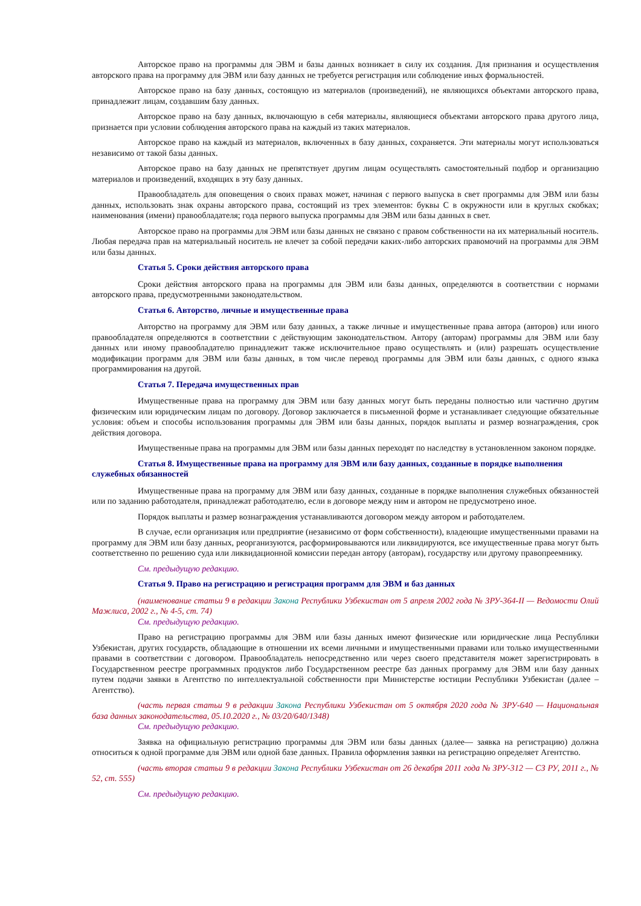Авторское право на программы для ЭВМ и базы данных возникает в силу их создания. Для признания и осуществления авторского права на программу для ЭВМ или базу данных не требуется регистрация или соблюдение иных формальностей.
Авторское право на базу данных, состоящую из материалов (произведений), не являющихся объектами авторского права, принадлежит лицам, создавшим базу данных.
Авторское право на базу данных, включающую в себя материалы, являющиеся объектами авторского права другого лица, признается при условии соблюдения авторского права на каждый из таких материалов.
Авторское право на каждый из материалов, включенных в базу данных, сохраняется. Эти материалы могут использоваться независимо от такой базы данных.
Авторское право на базу данных не препятствует другим лицам осуществлять самостоятельный подбор и организацию материалов и произведений, входящих в эту базу данных.
Правообладатель для оповещения о своих правах может, начиная с первого выпуска в свет программы для ЭВМ или базы данных, использовать знак охраны авторского права, состоящий из трех элементов: буквы С в окружности или в круглых скобках; наименования (имени) правообладателя; года первого выпуска программы для ЭВМ или базы данных в свет.
Авторское право на программы для ЭВМ или базы данных не связано с правом собственности на их материальный носитель. Любая передача прав на материальный носитель не влечет за собой передачи каких-либо авторских правомочий на программы для ЭВМ или базы данных.
Статья 5. Сроки действия авторского права
Сроки действия авторского права на программы для ЭВМ или базы данных, определяются в соответствии с нормами авторского права, предусмотренными законодательством.
Статья 6. Авторство, личные и имущественные права
Авторство на программу для ЭВМ или базу данных, а также личные и имущественные права автора (авторов) или иного правообладателя определяются в соответствии с действующим законодательством. Автору (авторам) программы для ЭВМ или базу данных или иному правообладателю принадлежит также исключительное право осуществлять и (или) разрешать осуществление модификации программ для ЭВМ или базы данных, в том числе перевод программы для ЭВМ или базы данных, с одного языка программирования на другой.
Статья 7. Передача имущественных прав
Имущественные права на программу для ЭВМ или базу данных могут быть переданы полностью или частично другим физическим или юридическим лицам по договору. Договор заключается в письменной форме и устанавливает следующие обязательные условия: объем и способы использования программы для ЭВМ или базы данных, порядок выплаты и размер вознаграждения, срок действия договора.
Имущественные права на программы для ЭВМ или базы данных переходят по наследству в установленном законом порядке.
Статья 8. Имущественные права на программу для ЭВМ или базу данных, созданные в порядке выполнения служебных обязанностей
Имущественные права на программу для ЭВМ или базу данных, созданные в порядке выполнения служебных обязанностей или по заданию работодателя, принадлежат работодателю, если в договоре между ним и автором не предусмотрено иное.
Порядок выплаты и размер вознаграждения устанавливаются договором между автором и работодателем.
В случае, если организация или предприятие (независимо от форм собственности), владеющие имущественными правами на программу для ЭВМ или базу данных, реорганизуются, расформировываются или ликвидируются, все имущественные права могут быть соответственно по решению суда или ликвидационной комиссии передан автору (авторам), государству или другому правопреемнику.
См. предыдущую редакцию.
Статья 9. Право на регистрацию и регистрация программ для ЭВМ и баз данных
(наименование статьи 9 в редакции Закона Республики Узбекистан от 5 апреля 2002 года № ЗРУ-364-II — Ведомости Олий Мажлиса, 2002 г., № 4-5, ст. 74)
См. предыдущую редакцию.
Право на регистрацию программы для ЭВМ или базы данных имеют физические или юридические лица Республики Узбекистан, других государств, обладающие в отношении их всеми личными и имущественными правами или только имущественными правами в соответствии с договором. Правообладатель непосредственно или через своего представителя может зарегистрировать в Государственном реестре программных продуктов либо Государственном реестре баз данных программу для ЭВМ или базу данных путем подачи заявки в Агентство по интеллектуальной собственности при Министерстве юстиции Республики Узбекистан (далее – Агентство).
(часть первая статьи 9 в редакции Закона Республики Узбекистан от 5 октября 2020 года № ЗРУ-640 — Национальная база данных законодательства, 05.10.2020 г., № 03/20/640/1348)
См. предыдущую редакцию.
Заявка на официальную регистрацию программы для ЭВМ или базы данных (далее— заявка на регистрацию) должна относиться к одной программе для ЭВМ или одной базе данных. Правила оформления заявки на регистрацию определяет Агентство.
(часть вторая статьи 9 в редакции Закона Республики Узбекистан от 26 декабря 2011 года № ЗРУ-312 — СЗ РУ, 2011 г., № 52, ст. 555)
См. предыдущую редакцию.